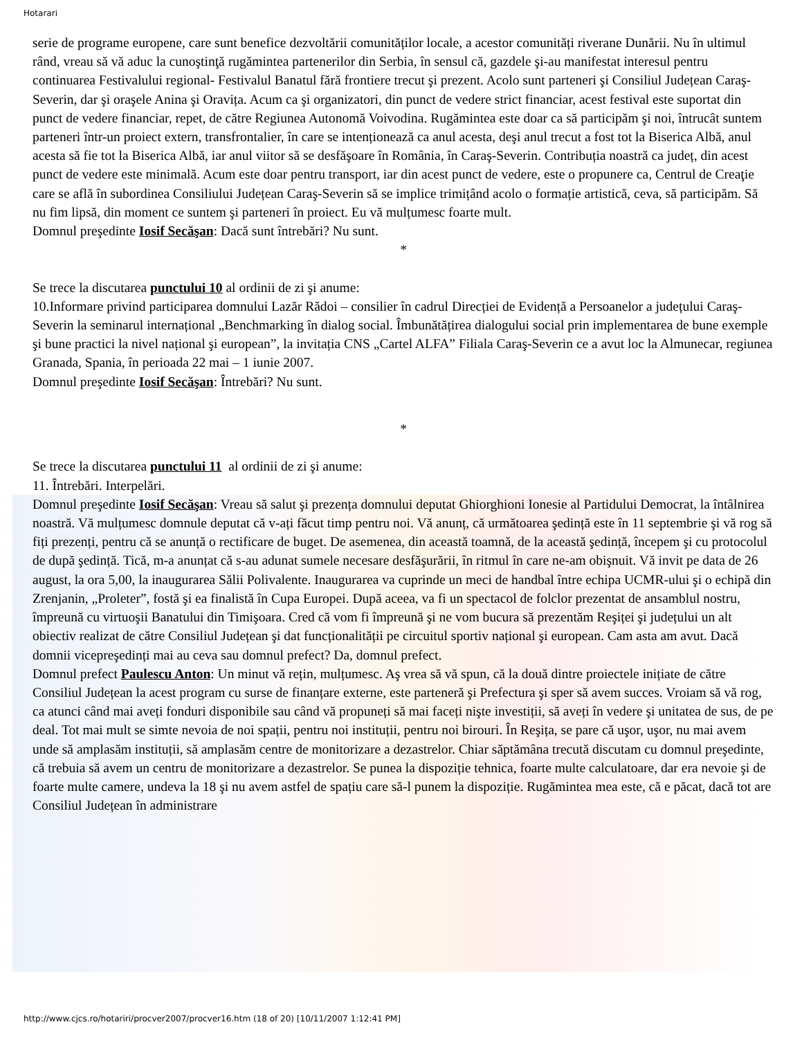Hotarari
serie de programe europene, care sunt benefice dezvoltării comunităților locale, a acestor comunități riverane Dunării. Nu în ultimul rând, vreau să vă aduc la cunoştinţă rugămintea partenerilor din Serbia, în sensul că, gazdele şi-au manifestat interesul pentru continuarea Festivalului regional- Festivalul Banatul fără frontiere trecut şi prezent. Acolo sunt parteneri şi Consiliul Județean Caraş-Severin, dar şi oraşele Anina şi Oravița. Acum ca şi organizatori, din punct de vedere strict financiar, acest festival este suportat din punct de vedere financiar, repet, de către Regiunea Autonomă Voivodina. Rugămintea este doar ca să participăm şi noi, întrucât suntem parteneri într-un proiect extern, transfrontalier, în care se intenționează ca anul acesta, deşi anul trecut a fost tot la Biserica Albă, anul acesta să fie tot la Biserica Albă, iar anul viitor să se desfăşoare în România, în Caraş-Severin. Contribuția noastră ca județ, din acest punct de vedere este minimală. Acum este doar pentru transport, iar din acest punct de vedere, este o propunere ca, Centrul de Creaţie care se află în subordinea Consiliului Județean Caraş-Severin să se implice trimițând acolo o formație artistică, ceva, să participăm. Să nu fim lipsă, din moment ce suntem şi parteneri în proiect. Eu vă mulțumesc foarte mult.
Domnul preşedinte Iosif Secăşan: Dacă sunt întrebări? Nu sunt.
*
Se trece la discutarea punctului 10 al ordinii de zi şi anume:
10.Informare privind participarea domnului Lazăr Rădoi – consilier în cadrul Direcției de Evidență a Persoanelor a județului Caraş-Severin la seminarul internațional „Benchmarking în dialog social. Îmbunătățirea dialogului social prin implementarea de bune exemple şi bune practici la nivel național şi european”, la invitația CNS „Cartel ALFA” Filiala Caraş-Severin ce a avut loc la Almunecar, regiunea Granada, Spania, în perioada 22 mai – 1 iunie 2007.
Domnul preşedinte Iosif Secăşan: Întrebări? Nu sunt.
*
Se trece la discutarea punctului 11 al ordinii de zi şi anume:
11. Întrebări. Interpelări.
Domnul preşedinte Iosif Secăşan: Vreau să salut şi prezența domnului deputat Ghiorghioni Ionesie al Partidului Democrat, la întâlnirea noastră. Vă mulțumesc domnule deputat că v-ați făcut timp pentru noi. Vă anunț, că următoarea şedință este în 11 septembrie şi vă rog să fiți prezenți, pentru că se anunță o rectificare de buget. De asemenea, din această toamnă, de la această şedință, începem şi cu protocolul de după şedință. Tică, m-a anunțat că s-au adunat sumele necesare desfăşurării, în ritmul în care ne-am obişnuit. Vă invit pe data de 26 august, la ora 5,00, la inaugurarea Sălii Polivalente. Inaugurarea va cuprinde un meci de handbal între echipa UCMR-ului şi o echipă din Zrenjanin, „Proleter”, fostă şi ea finalistă în Cupa Europei. După aceea, va fi un spectacol de folclor prezentat de ansamblul nostru, împreună cu virtuoşii Banatului din Timişoara. Cred că vom fi împreună şi ne vom bucura să prezentăm Reşiței şi județului un alt obiectiv realizat de către Consiliul Județean şi dat funcționalității pe circuitul sportiv național şi european. Cam asta am avut. Dacă domnii vicepreşedinți mai au ceva sau domnul prefect? Da, domnul prefect.
Domnul prefect Paulescu Anton: Un minut vă rețin, mulțumesc. Aş vrea să vă spun, că la două dintre proiectele inițiate de către Consiliul Județean la acest program cu surse de finanțare externe, este parteneră şi Prefectura şi sper să avem succes. Vroiam să vă rog, ca atunci când mai aveți fonduri disponibile sau când vă propuneți să mai faceți nişte investiții, să aveți în vedere şi unitatea de sus, de pe deal. Tot mai mult se simte nevoia de noi spații, pentru noi instituții, pentru noi birouri. În Reşița, se pare că uşor, uşor, nu mai avem unde să amplasăm instituții, să amplasăm centre de monitorizare a dezastrelor. Chiar săptămâna trecută discutam cu domnul preşedinte, că trebuia să avem un centru de monitorizare a dezastrelor. Se punea la dispoziție tehnica, foarte multe calculatoare, dar era nevoie şi de foarte multe camere, undeva la 18 şi nu avem astfel de spațiu care să-l punem la dispoziție. Rugămintea mea este, că e păcat, dacă tot are Consiliul Județean în administrare
http://www.cjcs.ro/hotariri/procver2007/procver16.htm (18 of 20) [10/11/2007 1:12:41 PM]